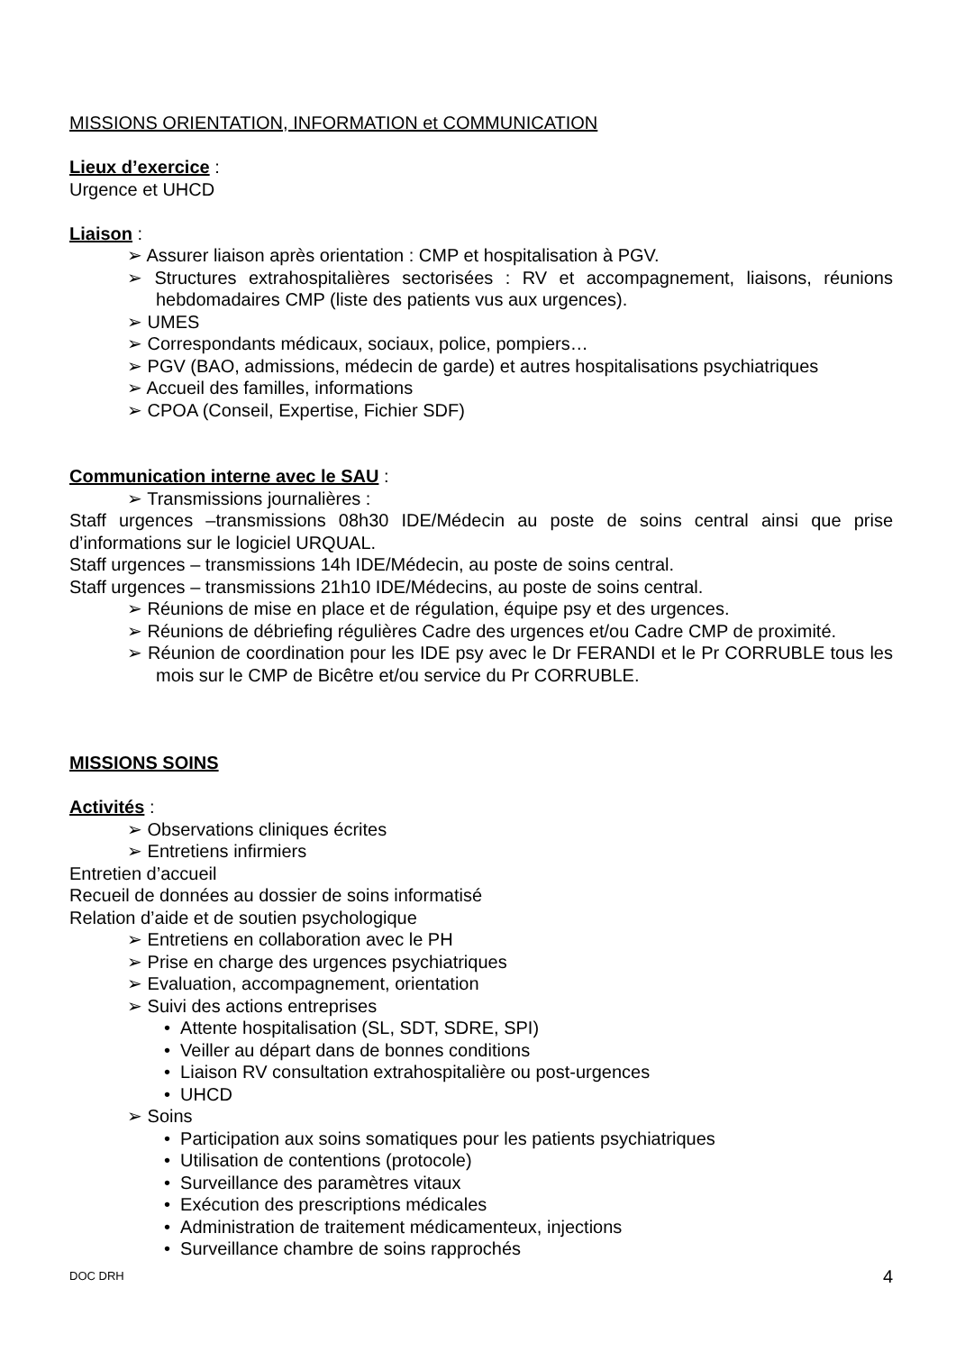MISSIONS ORIENTATION, INFORMATION et COMMUNICATION
Lieux d’exercice :
Urgence et UHCD
Liaison :
➢ Assurer liaison après orientation : CMP et hospitalisation à PGV.
➢ Structures extrahospitalières sectorisées : RV et accompagnement, liaisons, réunions hebdomadaires CMP (liste des patients vus aux urgences).
➢ UMES
➢ Correspondants médicaux, sociaux, police, pompiers…
➢ PGV (BAO, admissions, médecin de garde) et autres hospitalisations psychiatriques
➢ Accueil des familles, informations
➢ CPOA (Conseil, Expertise, Fichier SDF)
Communication interne avec le SAU :
➢ Transmissions journalières :
Staff urgences –transmissions 08h30 IDE/Médecin au poste de soins central ainsi que prise d’informations sur le logiciel URQUAL.
Staff urgences – transmissions 14h IDE/Médecin, au poste de soins central.
Staff urgences – transmissions 21h10 IDE/Médecins, au poste de soins central.
➢ Réunions de mise en place et de régulation, équipe psy et des urgences.
➢ Réunions de débriefing régulières Cadre des urgences et/ou Cadre CMP de proximité.
➢ Réunion de coordination pour les IDE psy avec le Dr FERANDI et le Pr CORRUBLE tous les mois sur le CMP de Bicêtre et/ou service du Pr CORRUBLE.
MISSIONS SOINS
Activités :
➢ Observations cliniques écrites
➢ Entretiens infirmiers
Entretien d’accueil
Recueil de données au dossier de soins informatisé
Relation d’aide et de soutien psychologique
➢ Entretiens en collaboration avec le PH
➢ Prise en charge des urgences psychiatriques
➢ Evaluation, accompagnement, orientation
➢ Suivi des actions entreprises
• Attente hospitalisation (SL, SDT, SDRE, SPI)
• Veiller au départ dans de bonnes conditions
• Liaison RV consultation extrahospitalière ou post-urgences
• UHCD
➢ Soins
• Participation aux soins somatiques pour les patients psychiatriques
• Utilisation de contentions (protocole)
• Surveillance des paramètres vitaux
• Exécution des prescriptions médicales
• Administration de traitement médicamenteux, injections
• Surveillance chambre de soins rapprochés
DOC DRH 4